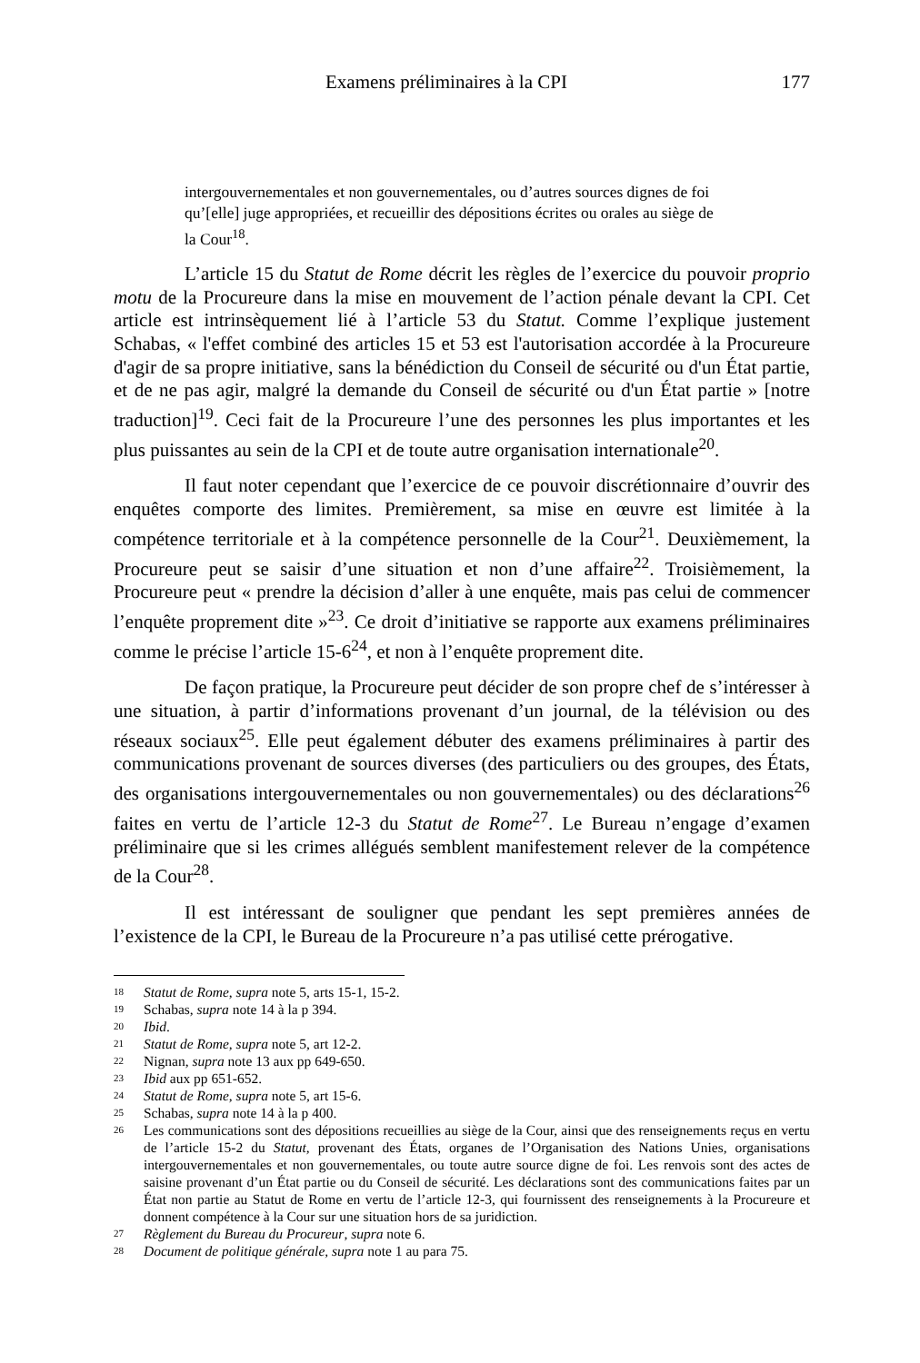Examens préliminaires à la CPI 177
intergouvernementales et non gouvernementales, ou d’autres sources dignes de foi qu’[elle] juge appropriées, et recueillir des dépositions écrites ou orales au siège de la Cour<sup>18</sup>.
L’article 15 du Statut de Rome décrit les règles de l’exercice du pouvoir proprio motu de la Procureure dans la mise en mouvement de l’action pénale devant la CPI. Cet article est intrinsèquement lié à l’article 53 du Statut. Comme l’explique justement Schabas, « l'effet combiné des articles 15 et 53 est l'autorisation accordée à la Procureure d'agir de sa propre initiative, sans la bénédiction du Conseil de sécurité ou d'un État partie, et de ne pas agir, malgré la demande du Conseil de sécurité ou d'un État partie » [notre traduction]<sup>19</sup>. Ceci fait de la Procureure l’une des personnes les plus importantes et les plus puissantes au sein de la CPI et de toute autre organisation internationale<sup>20</sup>.
Il faut noter cependant que l’exercice de ce pouvoir discrétionnaire d’ouvrir des enquêtes comporte des limites. Premièrement, sa mise en œuvre est limitée à la compétence territoriale et à la compétence personnelle de la Cour<sup>21</sup>. Deuxièmement, la Procureure peut se saisir d’une situation et non d’une affaire<sup>22</sup>. Troisièmement, la Procureure peut « prendre la décision d’aller à une enquête, mais pas celui de commencer l’enquête proprement dite »<sup>23</sup>. Ce droit d’initiative se rapporte aux examens préliminaires comme le précise l’article 15-6<sup>24</sup>, et non à l’enquête proprement dite.
De façon pratique, la Procureure peut décider de son propre chef de s’intéresser à une situation, à partir d’informations provenant d’un journal, de la télévision ou des réseaux sociaux<sup>25</sup>. Elle peut également débuter des examens préliminaires à partir des communications provenant de sources diverses (des particuliers ou des groupes, des États, des organisations intergouvernementales ou non gouvernementales) ou des déclarations<sup>26</sup> faites en vertu de l’article 12-3 du Statut de Rome<sup>27</sup>. Le Bureau n’engage d’examen préliminaire que si les crimes allégués semblent manifestement relever de la compétence de la Cour<sup>28</sup>.
Il est intéressant de souligner que pendant les sept premières années de l’existence de la CPI, le Bureau de la Procureure n’a pas utilisé cette prérogative.
18 Statut de Rome, supra note 5, arts 15-1, 15-2.
19 Schabas, supra note 14 à la p 394.
20 Ibid.
21 Statut de Rome, supra note 5, art 12-2.
22 Nignan, supra note 13 aux pp 649-650.
23 Ibid aux pp 651-652.
24 Statut de Rome, supra note 5, art 15-6.
25 Schabas, supra note 14 à la p 400.
26 Les communications sont des dépositions recueillies au siège de la Cour, ainsi que des renseignements reçus en vertu de l’article 15-2 du Statut, provenant des États, organes de l’Organisation des Nations Unies, organisations intergouvernementales et non gouvernementales, ou toute autre source digne de foi. Les renvois sont des actes de saisine provenant d’un État partie ou du Conseil de sécurité. Les déclarations sont des communications faites par un État non partie au Statut de Rome en vertu de l’article 12-3, qui fournissent des renseignements à la Procureure et donnent compétence à la Cour sur une situation hors de sa juridiction.
27 Règlement du Bureau du Procureur, supra note 6.
28 Document de politique générale, supra note 1 au para 75.